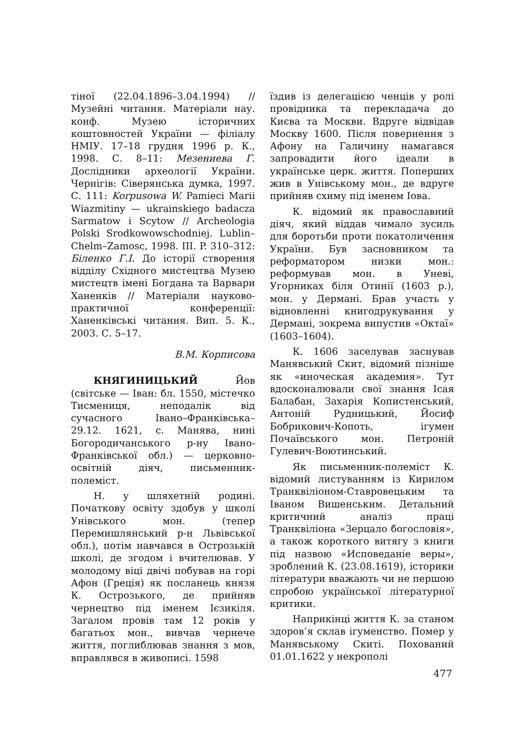тіної (22.04.1896–3.04.1994) // Музейні читання. Матеріали нау. конф. Музею історичних коштовностей України — філіалу НМІУ. 17–18 грудня 1996 р. К., 1998. С. 8–11: Мезениева Г. Дослідники археології України. Чернігів: Сіверянська думка, 1997. С. 111: Korpusowa W. Pamieci Marii Wiazmitiny — ukrainskiego badacza Sarmatow i Scytow // Archeologia Polski Srodkowowschodniej. Lublin–Chelm–Zamosc, 1998. III. P. 310–312: Біленко Г.І. До історії створення відділу Східного мистецтва Музею мистецтв імені Богдана та Варвари Ханенків // Матеріали науково-практичної конференції: Ханенківські читання. Вип. 5. К., 2003. С. 5–17.
В.М. Корписова
КНЯГИНИЦЬКИЙ Йов (світське — Іван: бл. 1550, містечко Тисмениця, неподалік від сучасного Івано–Франківська–29.12. 1621, с. Манява, нині Богородичанського р-ну Івано-Франківської обл.) — церковно-освітній діяч, письменник-полеміст.
Н. у шляхетній родині. Початкову освіту здобув у школі Унівського мон. (тепер Перемишлянський р-н Львівської обл.), потім навчався в Острозькій школі, де згодом і вчителював. У молодому віці двічі побував на горі Афон (Греція) як посланець князя К. Острозького, де прийняв чернецтво під іменем Ієзикіля. Загалом провів там 12 років у багатьох мон., вивчав чернече життя, поглиблював знання з мов, вправлявся в живописі. 1598
їздив із делегацією ченців у ролі провідника та перекладача до Києва та Москви. Вдруге відвідав Москву 1600. Після повернення з Афону на Галичину намагався запровадити його ідеали в українське церк. життя. Поперших жив в Унівському мон., де вдруге прийняв схиму під іменем Іова.
К. відомий як православний діяч, який віддав чимало зусиль для боротьби проти покатоличення України. Був засновником та реформатором низки мон.: реформував мон. в Уневі, Угорниках біля Отинії (1603 р.), мон. у Дермані. Брав участь у відновленні книгодрукування у Дермані, зокрема випустив «Октаї» (1603–1604).
К. 1606 заселував заснував Манявський Скит, відомий пізніше як «иноческая академия». Тут вдосконалювали свої знання Ісая Балабан, Захарія Копистенський, Антоній Рудницький, Йосиф Бобрикович-Копоть, ігумен Почаївського мон. Петроній Гулевич-Воютинський.
Як письменник-полеміст К. відомий листуванням із Кирилом Транквіліоном-Ставровецьким та Іваном Вишенським. Детальний критичний аналіз праці Транквіліона «Зерцало богословія», а також короткого витягу з книги під назвою «Исповеданіе веры», зроблений К. (23.08.1619), історики літератури вважають чи не першою спробою української літературної критики.
Наприкінці життя К. за станом здоров’я склав ігуменство. Помер у Манявському Скиті. Похований 01.01.1622 у некрополі
477